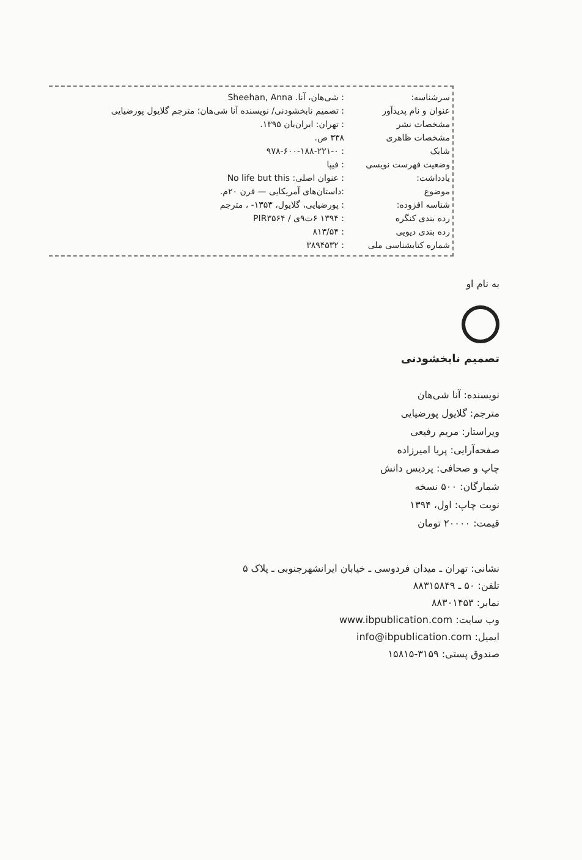| سرشناسه: | : شی‌هان، آنا. Sheehan, Anna |
| عنوان و نام پدیدآور | : تصمیم نابخشودنی/ نویسنده آنا شی‌هان؛ مترجم گلایول پورضیایی |
| مشخصات نشر | : تهران: ایران‌بان ۱۳۹۵. |
| مشخصات ظاهری | ۳۳۸ ص. |
| شابک | : ۹۷۸-۶۰۰-۱۸۸-۲۲۱-۰ |
| وضعیت فهرست نویسی | : فیپا |
| یادداشت: | : عنوان اصلی: No life but this |
| موضوع | :داستان‌های آمریکایی — قرن ۲۰م. |
| شناسه افزوده: | : پورضیایی، گلایول، ۱۳۵۳- ، مترجم |
| رده بندی کنگره | : ۱۳۹۴ ۶ت۹ی / PIR۳۵۶۴ |
| رده بندی دیویی | : ۸۱۳/۵۴ |
| شماره کتابشناسی ملی | : ۳۸۹۴۵۳۲ |
به نام او
تصمیم نابخشودنی
نویسنده: آنا شی‌هان
مترجم: گلایول پورضیایی
ویراستار: مریم رفیعی
صفحه‌آرایی: پریا امیرزاده
چاپ و صحافی: پردیس دانش
شمارگان: ۵۰۰ نسخه
نوبت چاپ: اول، ۱۳۹۴
قیمت: ۲۰۰۰۰ تومان
نشانی: تهران ـ میدان فردوسی ـ خیابان ایرانشهرجنوبی ـ پلاک ۵
تلفن: ۵۰ ـ ۸۸۳۱۵۸۴۹
نمابر: ۸۸۳۰۱۴۵۳
وب سایت: www.ibpublication.com
ایمیل: info@ibpublication.com
صندوق پستی: ۳۱۵۹-۱۵۸۱۵